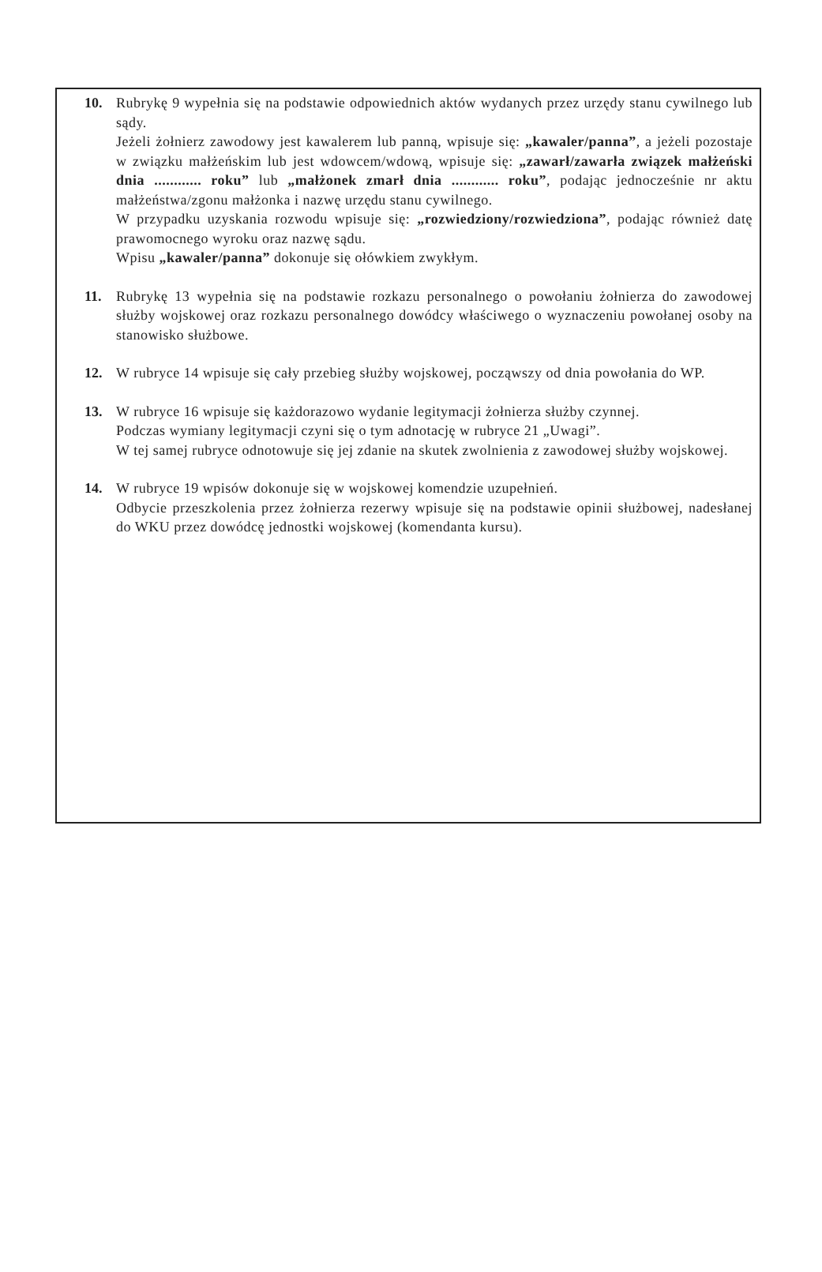10. Rubrykę 9 wypełnia się na podstawie odpowiednich aktów wydanych przez urzędy stanu cywilnego lub sądy.
Jeżeli żołnierz zawodowy jest kawalerem lub panną, wpisuje się: „kawaler/panna”, a jeżeli pozostaje w związku małżeńskim lub jest wdowcem/wdową, wpisuje się: „zawarł/zawarła związek małżeński dnia ............ roku” lub „małżonek zmarł dnia ............ roku”, podając jednocześnie nr aktu małżeństwa/zgonu małżonka i nazwę urzędu stanu cywilnego.
W przypadku uzyskania rozwodu wpisuje się: „rozwiedziony/rozwiedziona”, podając również datę prawomocnego wyroku oraz nazwę sądu.
Wpisu „kawaler/panna” dokonuje się ołówkiem zwykłym.
11. Rubrykę 13 wypełnia się na podstawie rozkazu personalnego o powołaniu żołnierza do zawodowej służby wojskowej oraz rozkazu personalnego dowódcy właściwego o wyznaczeniu powołanej osoby na stanowisko służbowe.
12. W rubryce 14 wpisuje się cały przebieg służby wojskowej, począwszy od dnia powołania do WP.
13. W rubryce 16 wpisuje się każdorazowo wydanie legitymacji żołnierza służby czynnej.
Podczas wymiany legitymacji czyni się o tym adnotację w rubryce 21 „Uwagi”.
W tej samej rubryce odnotowuje się jej zdanie na skutek zwolnienia z zawodowej służby wojskowej.
14. W rubryce 19 wpisów dokonuje się w wojskowej komendzie uzupełnień.
Odbycie przeszkolenia przez żołnierza rezerwy wpisuje się na podstawie opinii służbowej, nadesłanej do WKU przez dowódcę jednostki wojskowej (komendanta kursu).